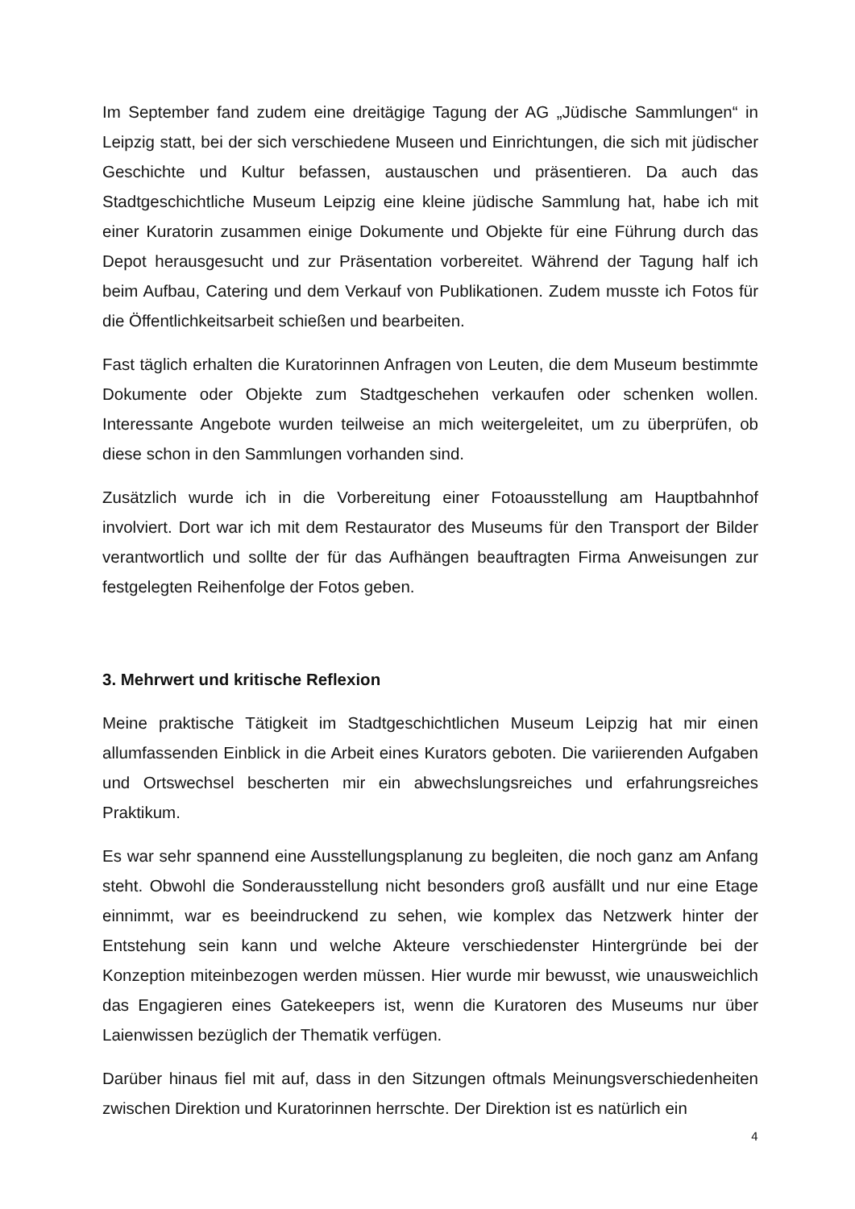Im September fand zudem eine dreitägige Tagung der AG „Jüdische Sammlungen“ in Leipzig statt, bei der sich verschiedene Museen und Einrichtungen, die sich mit jüdischer Geschichte und Kultur befassen, austauschen und präsentieren. Da auch das Stadtgeschichtliche Museum Leipzig eine kleine jüdische Sammlung hat, habe ich mit einer Kuratorin zusammen einige Dokumente und Objekte für eine Führung durch das Depot herausgesucht und zur Präsentation vorbereitet. Während der Tagung half ich beim Aufbau, Catering und dem Verkauf von Publikationen. Zudem musste ich Fotos für die Öffentlichkeitsarbeit schießen und bearbeiten.
Fast täglich erhalten die Kuratorinnen Anfragen von Leuten, die dem Museum bestimmte Dokumente oder Objekte zum Stadtgeschehen verkaufen oder schenken wollen. Interessante Angebote wurden teilweise an mich weitergeleitet, um zu überprüfen, ob diese schon in den Sammlungen vorhanden sind.
Zusätzlich wurde ich in die Vorbereitung einer Fotoausstellung am Hauptbahnhof involviert. Dort war ich mit dem Restaurator des Museums für den Transport der Bilder verantwortlich und sollte der für das Aufhängen beauftragten Firma Anweisungen zur festgelegten Reihenfolge der Fotos geben.
3. Mehrwert und kritische Reflexion
Meine praktische Tätigkeit im Stadtgeschichtlichen Museum Leipzig hat mir einen allumfassenden Einblick in die Arbeit eines Kurators geboten. Die variierenden Aufgaben und Ortswechsel bescherten mir ein abwechslungsreiches und erfahrungsreiches Praktikum.
Es war sehr spannend eine Ausstellungsplanung zu begleiten, die noch ganz am Anfang steht. Obwohl die Sonderausstellung nicht besonders groß ausfällt und nur eine Etage einnimmt, war es beeindruckend zu sehen, wie komplex das Netzwerk hinter der Entstehung sein kann und welche Akteure verschiedenster Hintergründe bei der Konzeption miteinbezogen werden müssen. Hier wurde mir bewusst, wie unausweichlich das Engagieren eines Gatekeepers ist, wenn die Kuratoren des Museums nur über Laienwissen bezüglich der Thematik verfügen.
Darüber hinaus fiel mit auf, dass in den Sitzungen oftmals Meinungsverschiedenheiten zwischen Direktion und Kuratorinnen herrschte. Der Direktion ist es natürlich ein
4